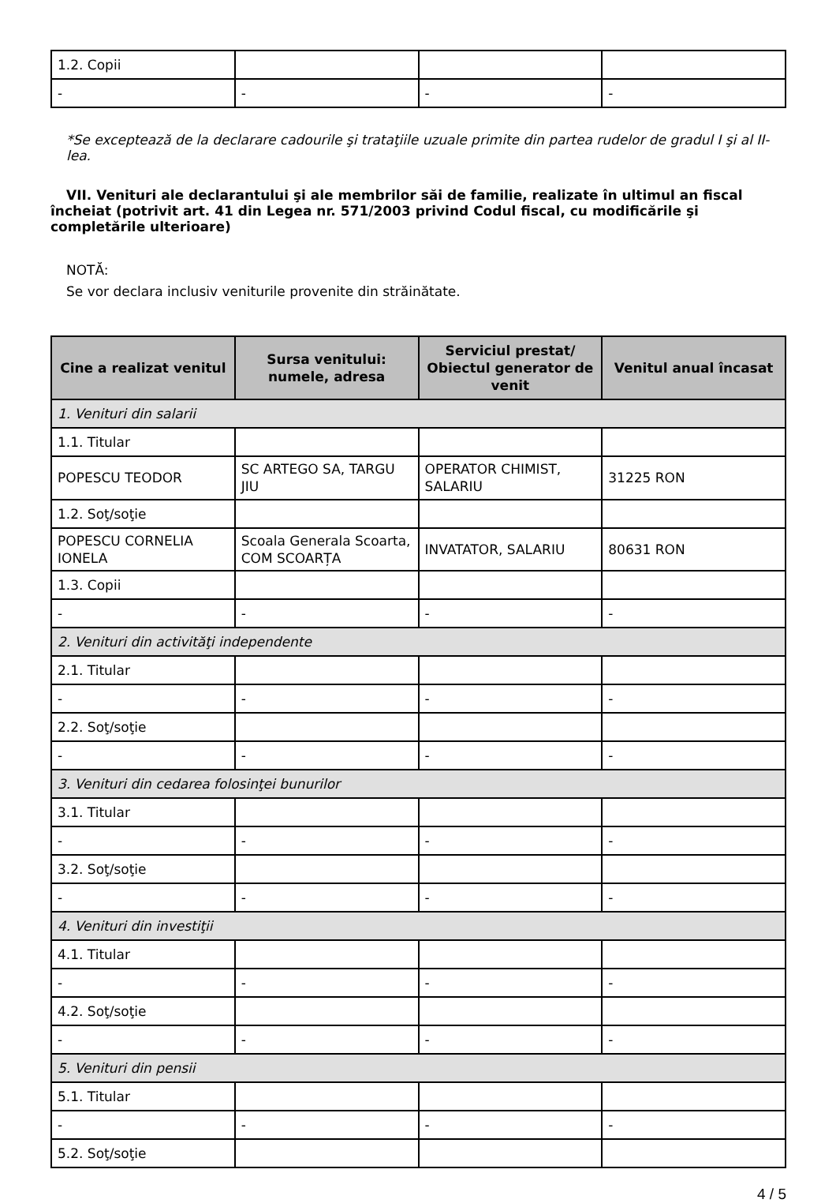| 1.2. Copii | | | |
| - | - | - | - |
*Se exceptează de la declarare cadourile şi trataţiile uzuale primite din partea rudelor de gradul I şi al II-lea.
VII. Venituri ale declarantului şi ale membrilor săi de familie, realizate în ultimul an fiscal încheiat (potrivit art. 41 din Legea nr. 571/2003 privind Codul fiscal, cu modificările şi completările ulterioare)
NOTĂ:
Se vor declara inclusiv veniturile provenite din străinătate.
| Cine a realizat venitul | Sursa venitului: numele, adresa | Serviciul prestat/ Obiectul generator de venit | Venitul anual încasat |
| --- | --- | --- | --- |
| 1. Venituri din salarii | | | |
| 1.1. Titular | | | |
| POPESCU TEODOR | SC ARTEGO SA, TARGU JIU | OPERATOR CHIMIST, SALARIU | 31225 RON |
| 1.2. Soţ/soţie | | | |
| POPESCU CORNELIA IONELA | Scoala Generala Scoarta, COM SCOARȚA | INVATATOR, SALARIU | 80631 RON |
| 1.3. Copii | | | |
| - | - | - | - |
| 2. Venituri din activităţi independente | | | |
| 2.1. Titular | | | |
| - | - | - | - |
| 2.2. Soţ/soţie | | | |
| - | - | - | - |
| 3. Venituri din cedarea folosinţei bunurilor | | | |
| 3.1. Titular | | | |
| - | - | - | - |
| 3.2. Soţ/soţie | | | |
| - | - | - | - |
| 4. Venituri din investiţii | | | |
| 4.1. Titular | | | |
| - | - | - | - |
| 4.2. Soţ/soţie | | | |
| - | - | - | - |
| 5. Venituri din pensii | | | |
| 5.1. Titular | | | |
| - | - | - | - |
| 5.2. Soţ/soţie | | | |
4 / 5